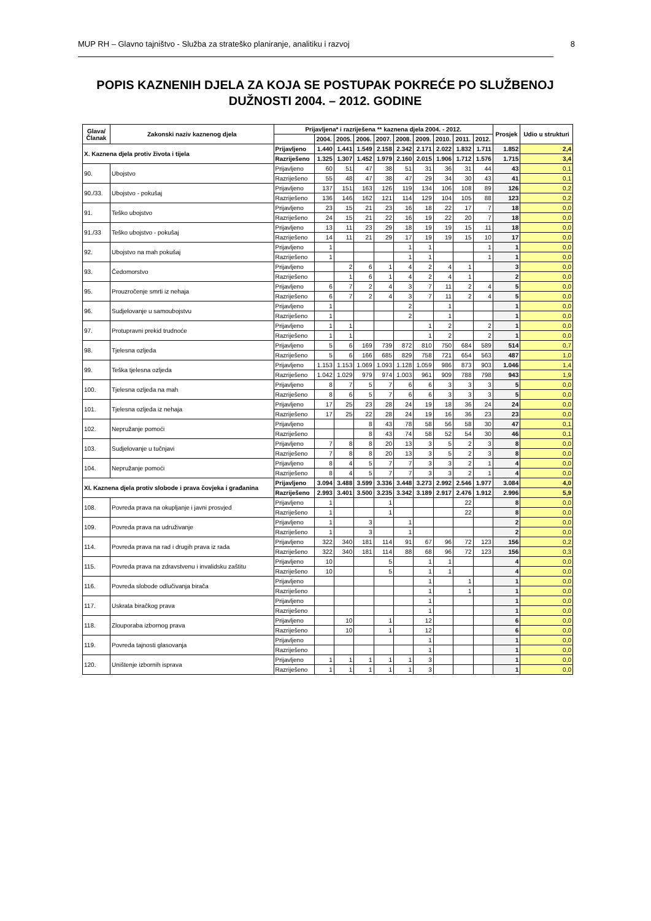MUP RH – Glavno tajništvo - Služba za strateško planiranje, analitiku i razvoj 8
POPIS KAZNENIH DJELA ZA KOJA SE POSTUPAK POKREĆE PO SLUŽBENOJ DUŽNOSTI 2004. – 2012. GODINE
| Glava/ Članak | Zakonski naziv kaznenog djela | Prijavljena* i razriješena ** kaznena djela 2004. - 2012. | | | | | | | | | | Prosjek | Udio u strukturi |
| --- | --- | --- | --- | --- | --- | --- | --- | --- | --- | --- | --- | --- | --- |
| | | | 2004. | 2005. | 2006. | 2007. | 2008. | 2009. | 2010. | 2011. | 2012. | | |
| X. Kaznena djela protiv života i tijela | | Prijavljeno | 1.440 | 1.441 | 1.549 | 2.158 | 2.342 | 2.171 | 2.022 | 1.832 | 1.711 | 1.852 | 2,4 |
| | | Razriješeno | 1.325 | 1.307 | 1.452 | 1.979 | 2.160 | 2.015 | 1.906 | 1.712 | 1.576 | 1.715 | 3,4 |
| 90. | Ubojstvo | Prijavljeno | 60 | 51 | 47 | 38 | 51 | 31 | 36 | 31 | 44 | 43 | 0,1 |
| | | Razriješeno | 55 | 48 | 47 | 38 | 47 | 29 | 34 | 30 | 43 | 41 | 0,1 |
| 90./33. | Ubojstvo - pokušaj | Prijavljeno | 137 | 151 | 163 | 126 | 119 | 134 | 106 | 108 | 89 | 126 | 0,2 |
| | | Razriješeno | 136 | 146 | 162 | 121 | 114 | 129 | 104 | 105 | 88 | 123 | 0,2 |
| 91. | Teško ubojstvo | Prijavljeno | 23 | 15 | 21 | 23 | 16 | 18 | 22 | 17 | 7 | 18 | 0,0 |
| | | Razriješeno | 24 | 15 | 21 | 22 | 16 | 19 | 22 | 20 | 7 | 18 | 0,0 |
| 91./33 | Teško ubojstvo - pokušaj | Prijavljeno | 13 | 11 | 23 | 29 | 18 | 19 | 19 | 15 | 11 | 18 | 0,0 |
| | | Razriješeno | 14 | 11 | 21 | 29 | 17 | 19 | 19 | 15 | 10 | 17 | 0,0 |
| 92. | Ubojstvo na mah pokušaj | Prijavljeno | 1 | | | | 1 | 1 | | | 1 | 1 | 0,0 |
| | | Razriješeno | 1 | | | | 1 | 1 | | | 1 | 1 | 0,0 |
| 93. | Čedomorstvo | Prijavljeno | | 2 | 6 | 1 | 4 | 2 | 4 | 1 | | 3 | 0,0 |
| | | Razriješeno | | 1 | 6 | 1 | 4 | 2 | 4 | 1 | | 2 | 0,0 |
| 95. | Prouzročenje smrti iz nehaja | Prijavljeno | 6 | 7 | 2 | 4 | 3 | 7 | 11 | 2 | 4 | 5 | 0,0 |
| | | Razriješeno | 6 | 7 | 2 | 4 | 3 | 7 | 11 | 2 | 4 | 5 | 0,0 |
| 96. | Sudjelovanje u samoubojstvu | Prijavljeno | 1 | | | | 2 | | 1 | | | 1 | 0,0 |
| | | Razriješeno | 1 | | | | 2 | | 1 | | | 1 | 0,0 |
| 97. | Protupravni prekid trudnoće | Prijavljeno | 1 | 1 | | | | 1 | 2 | | 2 | 1 | 0,0 |
| | | Razriješeno | 1 | 1 | | | | 1 | 2 | | 2 | 1 | 0,0 |
| 98. | Tjelesna ozljeda | Prijavljeno | 5 | 6 | 169 | 739 | 872 | 810 | 750 | 684 | 589 | 514 | 0,7 |
| | | Razriješeno | 5 | 6 | 166 | 685 | 829 | 758 | 721 | 654 | 563 | 487 | 1,0 |
| 99. | Teška tjelesna ozljeda | Prijavljeno | 1.153 | 1.153 | 1.069 | 1.093 | 1.128 | 1.059 | 986 | 873 | 903 | 1.046 | 1,4 |
| | | Razriješeno | 1.042 | 1.029 | 979 | 974 | 1.003 | 961 | 909 | 788 | 798 | 943 | 1,9 |
| 100. | Tjelesna ozljeda na mah | Prijavljeno | 8 | 7 | 5 | 7 | 6 | 6 | 3 | 3 | 3 | 5 | 0,0 |
| | | Razriješeno | 8 | 6 | 5 | 7 | 6 | 6 | 3 | 3 | 3 | 5 | 0,0 |
| 101. | Tjelesna ozljeda iz nehaja | Prijavljeno | 17 | 25 | 23 | 28 | 24 | 19 | 18 | 36 | 24 | 24 | 0,0 |
| | | Razriješeno | 17 | 25 | 22 | 28 | 24 | 19 | 16 | 36 | 23 | 23 | 0,0 |
| 102. | Nepružanje pomoći | Prijavljeno | | | 8 | 43 | 78 | 58 | 56 | 58 | 30 | 47 | 0,1 |
| | | Razriješeno | | | 8 | 43 | 74 | 58 | 52 | 54 | 30 | 46 | 0,1 |
| 103. | Sudjelovanje u tučnjavi | Prijavljeno | 7 | 8 | 8 | 20 | 13 | 3 | 5 | 2 | 3 | 8 | 0,0 |
| | | Razriješeno | 7 | 8 | 8 | 20 | 13 | 3 | 5 | 2 | 3 | 8 | 0,0 |
| 104. | Nepružanje pomoći | Prijavljeno | 8 | 4 | 5 | 7 | 7 | 3 | 3 | 2 | 1 | 4 | 0,0 |
| | | Razriješeno | 8 | 4 | 5 | 7 | 7 | 3 | 3 | 2 | 1 | 4 | 0,0 |
| XI. Kaznena djela protiv slobode i prava čovjeka i građanina | | Prijavljeno | 3.094 | 3.488 | 3.599 | 3.336 | 3.448 | 3.273 | 2.992 | 2.546 | 1.977 | 3.084 | 4,0 |
| | | Razriješeno | 2.993 | 3.401 | 3.500 | 3.235 | 3.342 | 3.189 | 2.917 | 2.476 | 1.912 | 2.996 | 5,9 |
| 108. | Povreda prava na okupljanje i javni prosvjed | Prijavljeno | 1 | | | 1 | | | | 22 | | 8 | 0,0 |
| | | Razriješeno | 1 | | | 1 | | | | 22 | | 8 | 0,0 |
| 109. | Povreda prava na udruživanje | Prijavljeno | 1 | | 3 | | 1 | | | | | 2 | 0,0 |
| | | Razriješeno | 1 | | 3 | | 1 | | | | | 2 | 0,0 |
| 114. | Povreda prava na rad i drugih prava iz rada | Prijavljeno | 322 | 340 | 181 | 114 | 91 | 67 | 96 | 72 | 123 | 156 | 0,2 |
| | | Razriješeno | 322 | 340 | 181 | 114 | 88 | 68 | 96 | 72 | 123 | 156 | 0,3 |
| 115. | Povreda prava na zdravstvenu i invalidsku zaštitu | Prijavljeno | 10 | | | 5 | | 1 | 1 | | | 4 | 0,0 |
| | | Razriješeno | 10 | | | 5 | | 1 | 1 | | | 4 | 0,0 |
| 116. | Povreda slobode odlučivanja birača | Prijavljeno | | | | | | 1 | | 1 | | 1 | 0,0 |
| | | Razriješeno | | | | | | 1 | | 1 | | 1 | 0,0 |
| 117. | Uskrata biračkog prava | Prijavljeno | | | | | | 1 | | | | 1 | 0,0 |
| | | Razriješeno | | | | | | 1 | | | | 1 | 0,0 |
| 118. | Zlouporaba izbornog prava | Prijavljeno | | 10 | | 1 | | 12 | | | | 6 | 0,0 |
| | | Razriješeno | | 10 | | 1 | | 12 | | | | 6 | 0,0 |
| 119. | Povreda tajnosti glasovanja | Prijavljeno | | | | | | 1 | | | | 1 | 0,0 |
| | | Razriješeno | | | | | | 1 | | | | 1 | 0,0 |
| 120. | Uništenje izbornih isprava | Prijavljeno | 1 | 1 | 1 | 1 | 1 | 3 | | | | 1 | 0,0 |
| | | Razriješeno | 1 | 1 | 1 | 1 | 1 | 3 | | | | 1 | 0,0 |